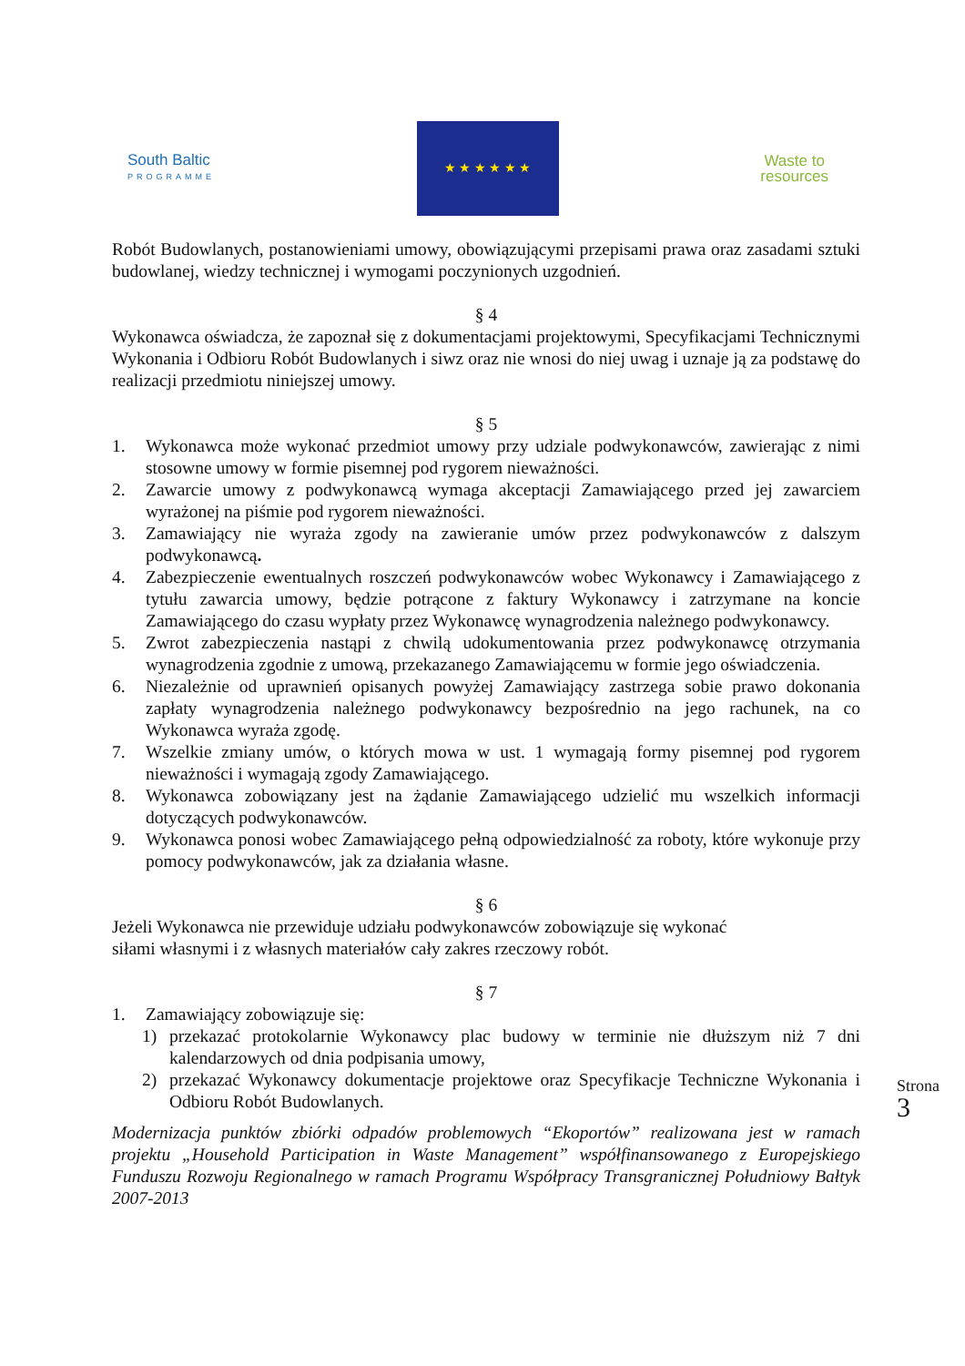South Baltic
PROGRAMME
★ ★ ★ ★ ★ ★
Waste to
resources
Robót Budowlanych, postanowieniami umowy, obowiązującymi przepisami prawa oraz zasadami sztuki budowlanej, wiedzy technicznej i wymogami poczynionych uzgodnień.
§ 4
Wykonawca oświadcza, że zapoznał się z dokumentacjami projektowymi, Specyfikacjami Technicznymi Wykonania i Odbioru Robót Budowlanych i siwz oraz nie wnosi do niej uwag i uznaje ją za podstawę do realizacji przedmiotu niniejszej umowy.
§ 5
1. Wykonawca może wykonać przedmiot umowy przy udziale podwykonawców, zawierając z nimi stosowne umowy w formie pisemnej pod rygorem nieważności.
2. Zawarcie umowy z podwykonawcą wymaga akceptacji Zamawiającego przed jej zawarciem wyrażonej na piśmie pod rygorem nieważności.
3. Zamawiający nie wyraża zgody na zawieranie umów przez podwykonawców z dalszym podwykonawcą.
4. Zabezpieczenie ewentualnych roszczeń podwykonawców wobec Wykonawcy i Zamawiającego z tytułu zawarcia umowy, będzie potrącone z faktury Wykonawcy i zatrzymane na koncie Zamawiającego do czasu wypłaty przez Wykonawcę wynagrodzenia należnego podwykonawcy.
5. Zwrot zabezpieczenia nastąpi z chwilą udokumentowania przez podwykonawcę otrzymania wynagrodzenia zgodnie z umową, przekazanego Zamawiającemu w formie jego oświadczenia.
6. Niezależnie od uprawnień opisanych powyżej Zamawiający zastrzega sobie prawo dokonania zapłaty wynagrodzenia należnego podwykonawcy bezpośrednio na jego rachunek, na co Wykonawca wyraża zgodę.
7. Wszelkie zmiany umów, o których mowa w ust. 1 wymagają formy pisemnej pod rygorem nieważności i wymagają zgody Zamawiającego.
8. Wykonawca zobowiązany jest na żądanie Zamawiającego udzielić mu wszelkich informacji dotyczących podwykonawców.
9. Wykonawca ponosi wobec Zamawiającego pełną odpowiedzialność za roboty, które wykonuje przy pomocy podwykonawców, jak za działania własne.
§ 6
Jeżeli Wykonawca nie przewiduje udziału podwykonawców zobowiązuje się wykonać
siłami własnymi i z własnych materiałów cały zakres rzeczowy robót.
§ 7
1. Zamawiający zobowiązuje się:
1) przekazać protokolarnie Wykonawcy plac budowy w terminie nie dłuższym niż 7 dni kalendarzowych od dnia podpisania umowy,
2) przekazać Wykonawcy dokumentacje projektowe oraz Specyfikacje Techniczne Wykonania i Odbioru Robót Budowlanych.
Modernizacja punktów zbiórki odpadów problemowych “Ekoportów” realizowana jest w ramach projektu „Household Participation in Waste Management” współfinansowanego z Europejskiego Funduszu Rozwoju Regionalnego w ramach Programu Współpracy Transgranicznej Południowy Bałtyk 2007-2013
Strona 3